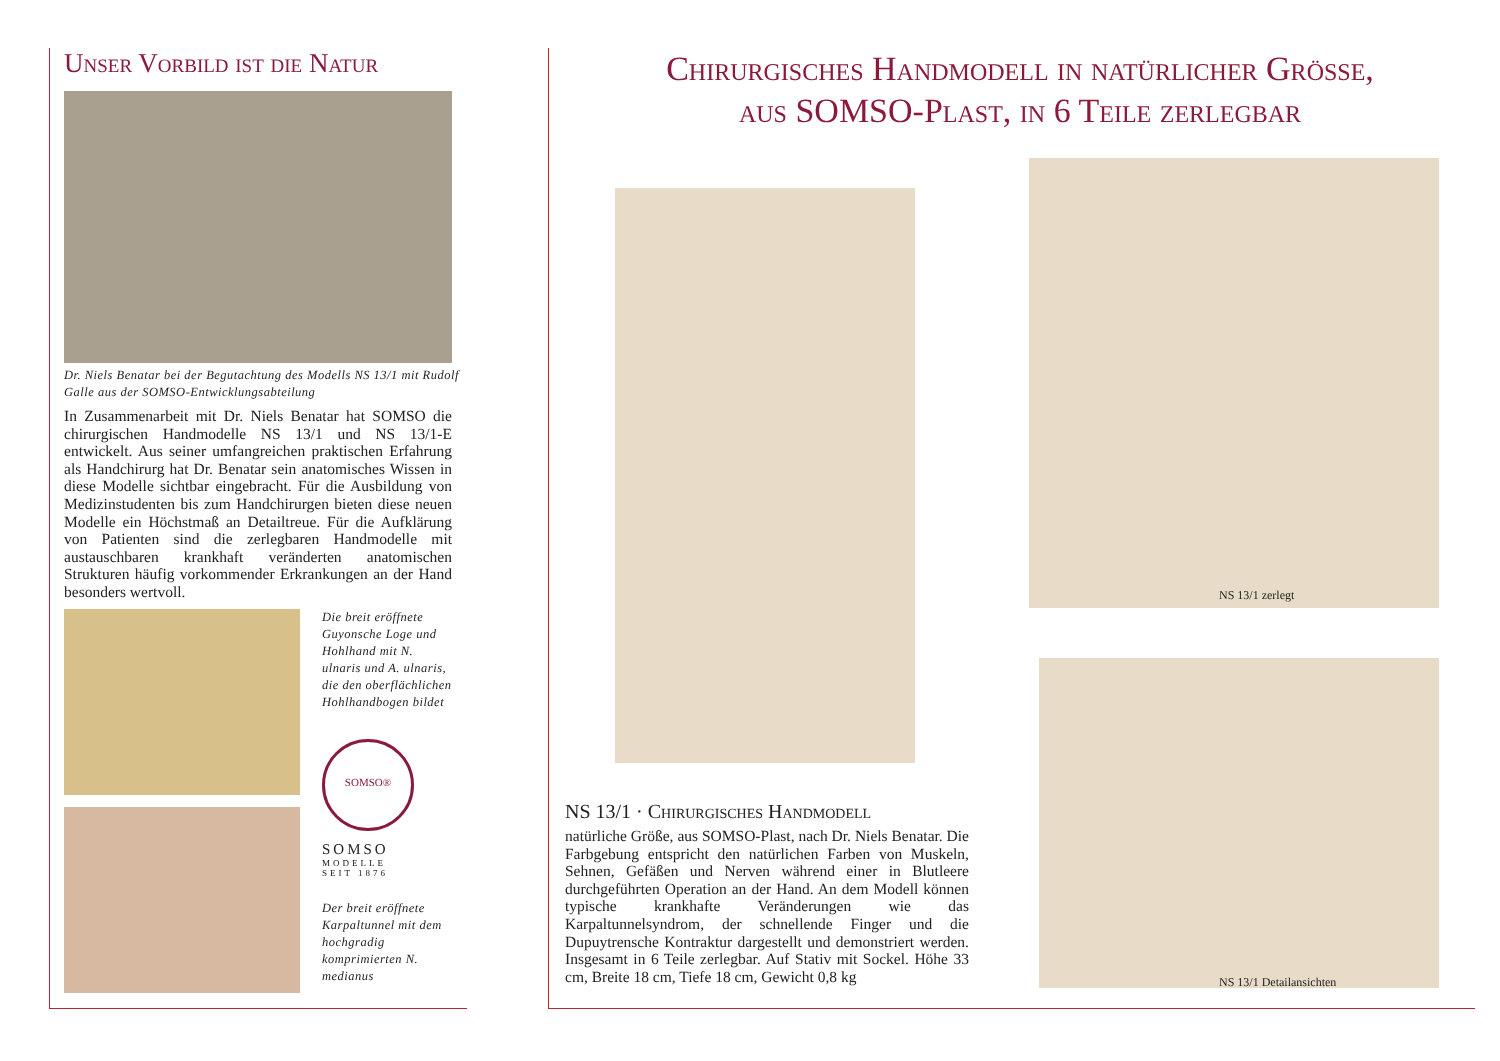Unser Vorbild ist die Natur
Dr. Niels Benatar bei der Begutachtung des Modells NS 13/1 mit Rudolf Galle aus der SOMSO-Entwicklungsabteilung
In Zusammenarbeit mit Dr. Niels Benatar hat SOMSO die chirurgischen Handmodelle NS 13/1 und NS 13/1-E entwickelt. Aus seiner umfangreichen praktischen Erfahrung als Handchirurg hat Dr. Benatar sein anatomisches Wissen in diese Modelle sichtbar eingebracht. Für die Ausbildung von Medizinstudenten bis zum Handchirurgen bieten diese neuen Modelle ein Höchstmaß an Detailtreue. Für die Aufklärung von Patienten sind die zerlegbaren Handmodelle mit austauschbaren krankhaft veränderten anatomischen Strukturen häufig vorkommender Erkrankungen an der Hand besonders wertvoll.
Die breit eröffnete Guyonsche Loge und Hohlhand mit N. ulnaris und A. ulnaris, die den oberflächlichen Hohlhandbogen bildet
SOMSO®
SOMSO
MODELLE
SEIT 1876
Der breit eröffnete Karpaltunnel mit dem hochgradig komprimierten N. medianus
Chirurgisches Handmodell in natürlicher Grösse,
aus SOMSO-Plast, in 6 Teile zerlegbar
NS 13/1 zerlegt
NS 13/1 Detailansichten
NS 13/1 · Chirurgisches Handmodell
natürliche Größe, aus SOMSO-Plast, nach Dr. Niels Benatar. Die Farbgebung entspricht den natürlichen Farben von Muskeln, Sehnen, Gefäßen und Nerven während einer in Blutleere durchgeführten Operation an der Hand. An dem Modell können typische krankhafte Veränderungen wie das Karpaltunnelsyndrom, der schnellende Finger und die Dupuytrensche Kontraktur dargestellt und demonstriert werden. Insgesamt in 6 Teile zerlegbar. Auf Stativ mit Sockel. Höhe 33 cm, Breite 18 cm, Tiefe 18 cm, Gewicht 0,8 kg